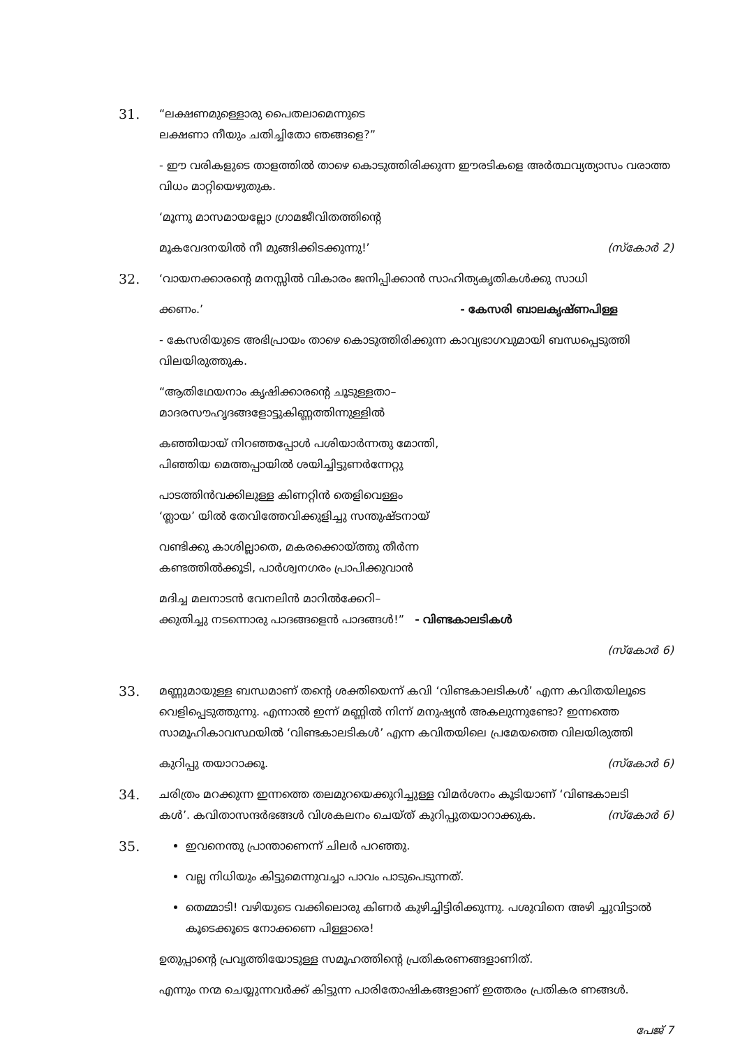31.
“ലക്ഷണമുള്ളൊരു പൈതലാമെന്നുടെ
ലക്ഷണാ നീയും ചതിച്ചിതോ ഞങ്ങളെ?”
- ഈ വരികളുടെ താളത്തിൽ താഴെ കൊടുത്തിരിക്കുന്ന ഈരടികളെ അർത്ഥവ്യത്യാസം വരാത്ത വിധം മാറ്റിയെഴുതുക.
‘മൂന്നു മാസമായല്ലോ ഗ്രാമജീവിതത്തിന്റെ
മൂകവേദനയിൽ നീ മുങ്ങിക്കിടക്കുന്നു!’ (സ്കോർ 2)
32.
‘വായനക്കാരന്റെ മനസ്സിൽ വികാരം ജനിപ്പിക്കാൻ സാഹിത്യകൃതികൾക്കു സാധി
ക്കണം.’ - കേസരി ബാലകൃഷ്ണപിള്ള
- കേസരിയുടെ അഭിപ്രായം താഴെ കൊടുത്തിരിക്കുന്ന കാവ്യഭാഗവുമായി ബന്ധപ്പെടുത്തി വിലയിരുത്തുക.
“ആതിഥേയനാം കൃഷിക്കാരന്റെ ചൂടുള്ളതാ–
മാദരസൗഹൃദങ്ങളോട്ടുകിണ്ണത്തിന്നുള്ളിൽ
കഞ്ഞിയായ് നിറഞ്ഞപ്പോൾ പശിയാർന്നതു മോന്തി,
പിഞ്ഞിയ മെത്തപ്പായിൽ ശയിച്ചിട്ടുണർന്നേറ്റു
പാടത്തിൻവക്കിലുള്ള കിണറ്റിൻ തെളിവെള്ളം
‘ത്ലായ’ യിൽ തേവിത്തേവിക്കുളിച്ചു സന്തുഷ്ടനായ്
വണ്ടിക്കു കാശില്ലാതെ, മകരക്കൊയ്ത്തു തീർന്ന
കണ്ടത്തിൽക്കൂടി, പാർശ്വനഗരം പ്രാപിക്കുവാൻ
മദിച്ച മലനാടൻ വേനലിൻ മാറിൽക്കേറി–
ക്കുതിച്ചു നടന്നൊരു പാദങ്ങളെൻ പാദങ്ങൾ!” - വിണ്ടകാലടികൾ
(സ്കോർ 6)
33.
മണ്ണുമായുള്ള ബന്ധമാണ് തന്റെ ശക്തിയെന്ന് കവി ‘വിണ്ടകാലടികൾ’ എന്ന കവിതയിലൂടെ വെളിപ്പെടുത്തുന്നു. എന്നാൽ ഇന്ന് മണ്ണിൽ നിന്ന് മനുഷ്യൻ അകലുന്നുണ്ടോ? ഇന്നത്തെ സാമൂഹികാവസ്ഥയിൽ ‘വിണ്ടകാലടികൾ’ എന്ന കവിതയിലെ പ്രമേയത്തെ വിലയിരുത്തി
കുറിപ്പു തയാറാക്കൂ. (സ്കോർ 6)
34.
ചരിത്രം മറക്കുന്ന ഇന്നത്തെ തലമുറയെക്കുറിച്ചുള്ള വിമർശനം കൂടിയാണ് ‘വിണ്ടകാലടി
കൾ’. കവിതാസന്ദർഭങ്ങൾ വിശകലനം ചെയ്ത് കുറിപ്പുതയാറാക്കുക. (സ്കോർ 6)
35.
ഇവനെന്തു പ്രാന്താണെന്ന് ചിലർ പറഞ്ഞു.
വല്ല നിധിയും കിട്ടുമെന്നുവച്ചാ പാവം പാടുപെടുന്നത്.
തെമ്മാടി! വഴിയുടെ വക്കിലൊരു കിണർ കുഴിച്ചിട്ടിരിക്കുന്നു. പശുവിനെ അഴി ച്ചുവിട്ടാൽ കൂടെക്കൂടെ നോക്കണെ പിള്ളാരെ!
ഉതുപ്പാന്റെ പ്രവൃത്തിയോടുള്ള സമൂഹത്തിന്റെ പ്രതികരണങ്ങളാണിത്.
എന്നും നന്മ ചെയ്യുന്നവർക്ക് കിട്ടുന്ന പാരിതോഷികങ്ങളാണ് ഇത്തരം പ്രതികര ണങ്ങൾ.
പേജ് 7